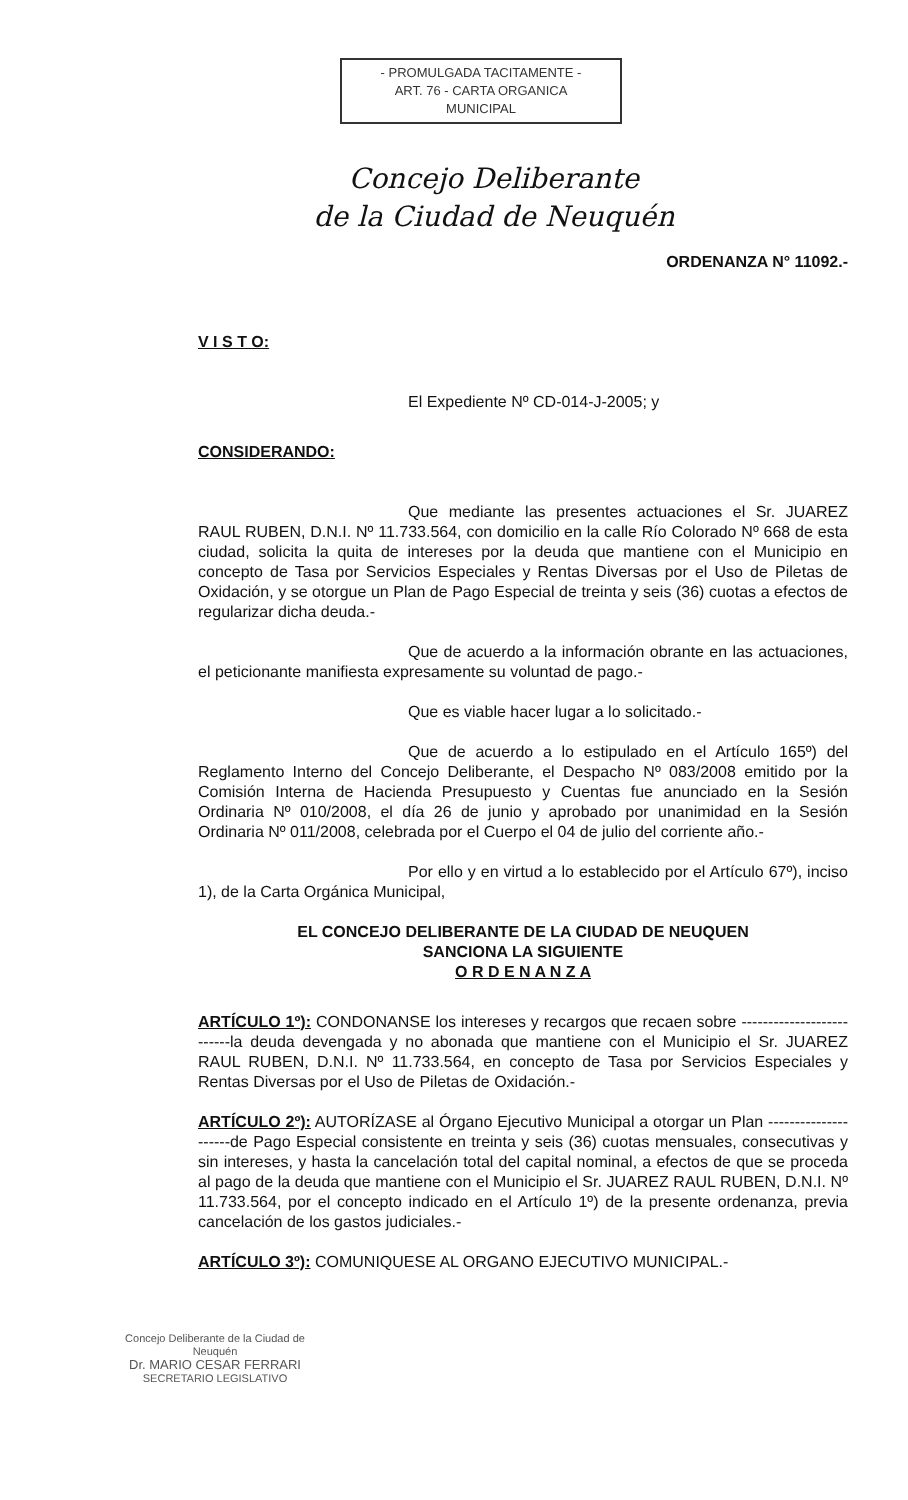- PROMULGADA TACITAMENTE -
ART. 76 - CARTA ORGANICA
MUNICIPAL
Concejo Deliberante
de la Ciudad de Neuquén
ORDENANZA N° 11092.-
V I S T O:
El Expediente Nº CD-014-J-2005; y
CONSIDERANDO:
Que mediante las presentes actuaciones el Sr. JUAREZ RAUL RUBEN, D.N.I. Nº 11.733.564, con domicilio en la calle Río Colorado Nº 668 de esta ciudad, solicita la quita de intereses por la deuda que mantiene con el Municipio en concepto de Tasa por Servicios Especiales y Rentas Diversas por el Uso de Piletas de Oxidación, y se otorgue un Plan de Pago Especial de treinta y seis (36) cuotas a efectos de regularizar dicha deuda.-
Que de acuerdo a la información obrante en las actuaciones, el peticionante manifiesta expresamente su voluntad de pago.-
Que es viable hacer lugar a lo solicitado.-
Que de acuerdo a lo estipulado en el Artículo 165º) del Reglamento Interno del Concejo Deliberante, el Despacho Nº 083/2008 emitido por la Comisión Interna de Hacienda Presupuesto y Cuentas fue anunciado en la Sesión Ordinaria Nº 010/2008, el día 26 de junio y aprobado por unanimidad en la Sesión Ordinaria Nº 011/2008, celebrada por el Cuerpo el 04 de julio del corriente año.-
Por ello y en virtud a lo establecido por el Artículo 67º), inciso 1), de la Carta Orgánica Municipal,
EL CONCEJO DELIBERANTE DE LA CIUDAD DE NEUQUEN
SANCIONA LA SIGUIENTE
O R D E N A N Z A
ARTÍCULO 1º): CONDONANSE los intereses y recargos que recaen sobre --------------------------la deuda devengada y no abonada que mantiene con el Municipio el Sr. JUAREZ RAUL RUBEN, D.N.I. Nº 11.733.564, en concepto de Tasa por Servicios Especiales y Rentas Diversas por el Uso de Piletas de Oxidación.-
ARTÍCULO 2º): AUTORÍZASE al Órgano Ejecutivo Municipal a otorgar un Plan ---------------------de Pago Especial consistente en treinta y seis (36) cuotas mensuales, consecutivas y sin intereses, y hasta la cancelación total del capital nominal, a efectos de que se proceda al pago de la deuda que mantiene con el Municipio el Sr. JUAREZ RAUL RUBEN, D.N.I. Nº 11.733.564, por el concepto indicado en el Artículo 1º) de la presente ordenanza, previa cancelación de los gastos judiciales.-
ARTÍCULO 3º): COMUNIQUESE AL ORGANO EJECUTIVO MUNICIPAL.-
Concejo Deliberante de la Ciudad de Neuquén
Dr. MARIO CESAR FERRARI
SECRETARIO LEGISLATIVO